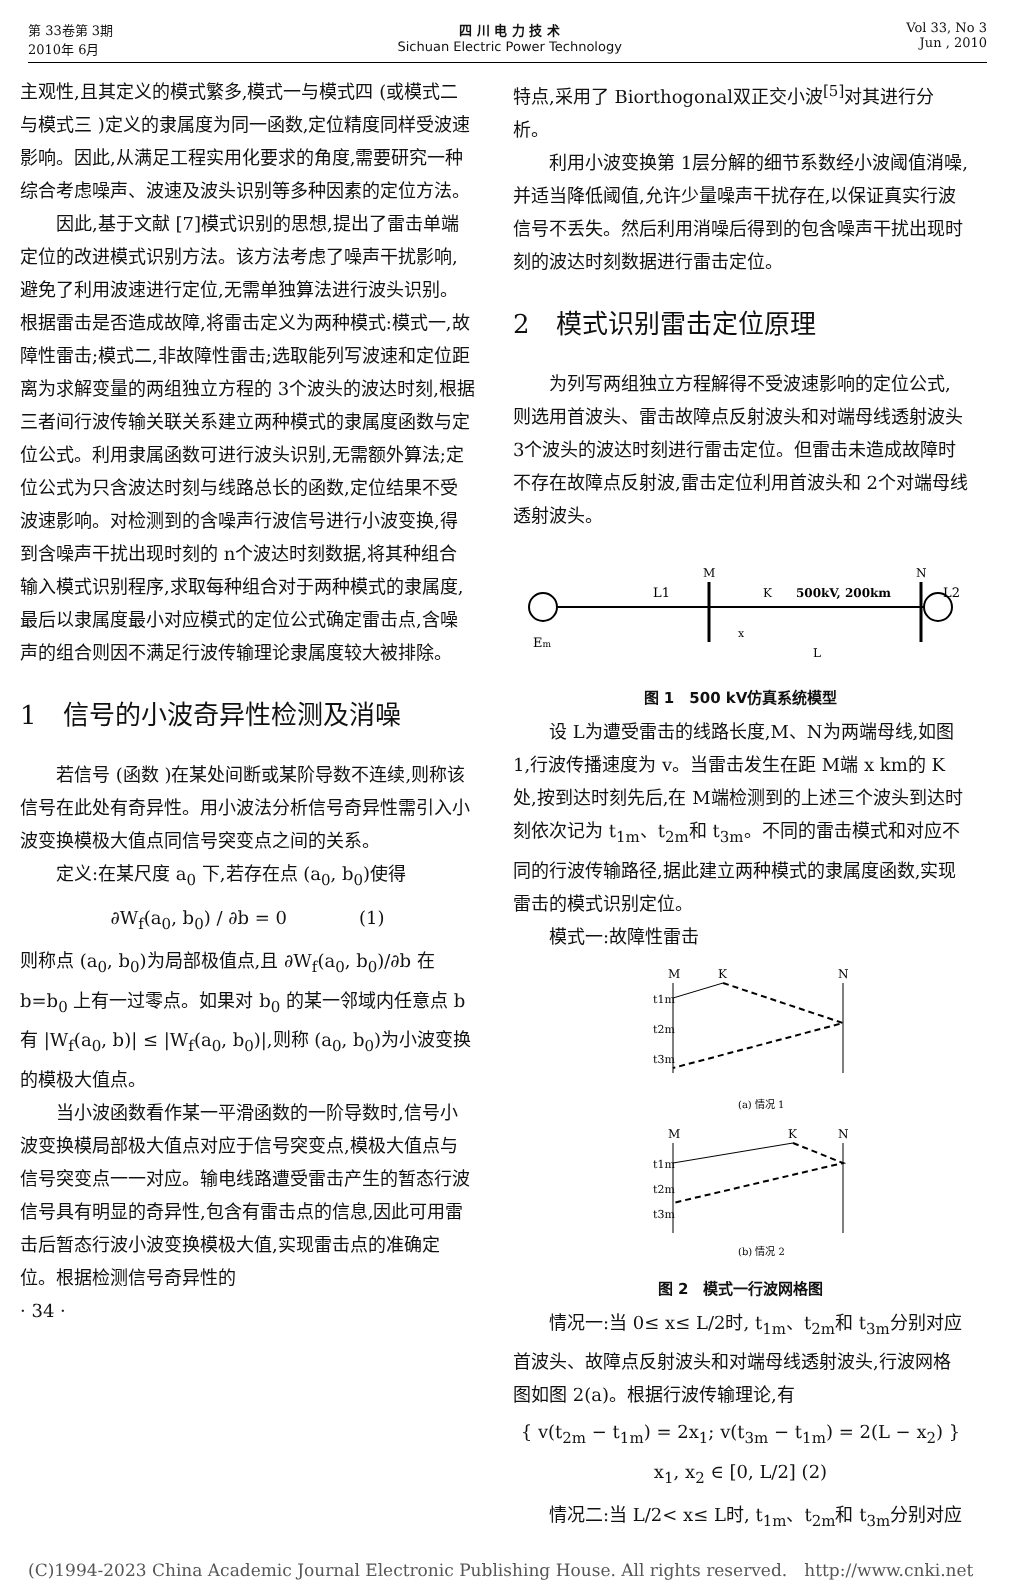第 33卷第 3期
2010年 6月
四 川 电 力 技 术
Sichuan Electric Power Technology
Vol 33, No 3
Jun , 2010
主观性,且其定义的模式繁多,模式一与模式四 (或模式二与模式三 )定义的隶属度为同一函数,定位精度同样受波速影响。因此,从满足工程实用化要求的角度,需要研究一种综合考虑噪声、波速及波头识别等多种因素的定位方法。
因此,基于文献 [7]模式识别的思想,提出了雷击单端定位的改进模式识别方法。该方法考虑了噪声干扰影响,避免了利用波速进行定位,无需单独算法进行波头识别。根据雷击是否造成故障,将雷击定义为两种模式:模式一,故障性雷击;模式二,非故障性雷击;选取能列写波速和定位距离为求解变量的两组独立方程的 3个波头的波达时刻,根据三者间行波传输关联关系建立两种模式的隶属度函数与定位公式。利用隶属函数可进行波头识别,无需额外算法;定位公式为只含波达时刻与线路总长的函数,定位结果不受波速影响。对检测到的含噪声行波信号进行小波变换,得到含噪声干扰出现时刻的 n个波达时刻数据,将其种组合输入模式识别程序,求取每种组合对于两种模式的隶属度,最后以隶属度最小对应模式的定位公式确定雷击点,含噪声的组合则因不满足行波传输理论隶属度较大被排除。
1　信号的小波奇异性检测及消噪
若信号 (函数 )在某处间断或某阶导数不连续,则称该信号在此处有奇异性。用小波法分析信号奇异性需引入小波变换模极大值点同信号突变点之间的关系。
定义:在某尺度 a<sub>0</sub> 下,若存在点 (a<sub>0</sub>, b<sub>0</sub>)使得
∂W<sub>f</sub>(a<sub>0</sub>, b<sub>0</sub>) / ∂b = 0　　　　(1)
则称点 (a<sub>0</sub>, b<sub>0</sub>)为局部极值点,且 ∂W<sub>f</sub>(a<sub>0</sub>, b<sub>0</sub>)/∂b 在 b=b<sub>0</sub> 上有一过零点。如果对 b<sub>0</sub> 的某一邻域内任意点 b有 |W<sub>f</sub>(a<sub>0</sub>, b)| ≤ |W<sub>f</sub>(a<sub>0</sub>, b<sub>0</sub>)|,则称 (a<sub>0</sub>, b<sub>0</sub>)为小波变换的模极大值点。
当小波函数看作某一平滑函数的一阶导数时,信号小波变换模局部极大值点对应于信号突变点,模极大值点与信号突变点一一对应。输电线路遭受雷击产生的暂态行波信号具有明显的奇异性,包含有雷击点的信息,因此可用雷击后暂态行波小波变换模极大值,实现雷击点的准确定位。根据检测信号奇异性的
· 34 ·
特点,采用了 Biorthogonal双正交小波<sup>[5]</sup>对其进行分析。
利用小波变换第 1层分解的细节系数经小波阈值消噪,并适当降低阈值,允许少量噪声干扰存在,以保证真实行波信号不丢失。然后利用消噪后得到的包含噪声干扰出现时刻的波达时刻数据进行雷击定位。
2　模式识别雷击定位原理
为列写两组独立方程解得不受波速影响的定位公式,则选用首波头、雷击故障点反射波头和对端母线透射波头 3个波头的波达时刻进行雷击定位。但雷击未造成故障时不存在故障点反射波,雷击定位利用首波头和 2个对端母线透射波头。
L1
M
K
500kV, 200km
N
L2
Em
x
L
图 1　500 kV仿真系统模型
设 L为遭受雷击的线路长度,M、N为两端母线,如图 1,行波传播速度为 v。当雷击发生在距 M端 x km的 K处,按到达时刻先后,在 M端检测到的上述三个波头到达时刻依次记为 t<sub>1m</sub>、t<sub>2m</sub>和 t<sub>3m</sub>。不同的雷击模式和对应不同的行波传输路径,据此建立两种模式的隶属度函数,实现雷击的模式识别定位。
模式一:故障性雷击
M
K
N
t1m
t2m
t3m
(a) 情况 1
M
K
N
t1m
t2m
t3m
(b) 情况 2
图 2　模式一行波网格图
情况一:当 0≤ x≤ L/2时, t<sub>1m</sub>、t<sub>2m</sub>和 t<sub>3m</sub>分别对应首波头、故障点反射波头和对端母线透射波头,行波网格图如图 2(a)。根据行波传输理论,有
{ v(t<sub>2m</sub> − t<sub>1m</sub>) = 2x<sub>1</sub>; v(t<sub>3m</sub> − t<sub>1m</sub>) = 2(L − x<sub>2</sub>) } x<sub>1</sub>, x<sub>2</sub> ∈ [0, L/2] (2)
情况二:当 L/2< x≤ L时, t<sub>1m</sub>、t<sub>2m</sub>和 t<sub>3m</sub>分别对应
(C)1994-2023 China Academic Journal Electronic Publishing House. All rights reserved.　http://www.cnki.net